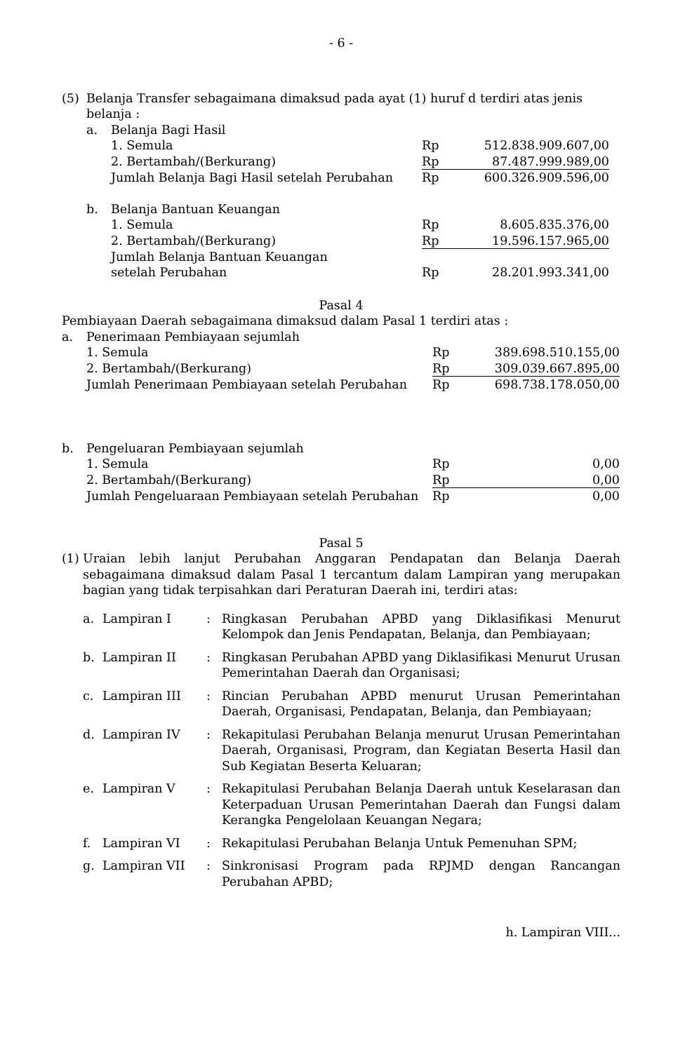- 6 -
| (5) | Belanja Transfer sebagaimana dimaksud pada ayat (1) huruf d terdiri atas jenis belanja : |
| a. | Belanja Bagi Hasil | | |
| | 1. Semula | Rp | 512.838.909.607,00 |
| | 2. Bertambah/(Berkurang) | Rp | 87.487.999.989,00 |
| | Jumlah Belanja Bagi Hasil setelah Perubahan | Rp | 600.326.909.596,00 |
| b. | Belanja Bantuan Keuangan | | |
| | 1. Semula | Rp | 8.605.835.376,00 |
| | 2. Bertambah/(Berkurang) | Rp | 19.596.157.965,00 |
| | Jumlah Belanja Bantuan Keuangan setelah Perubahan | Rp | 28.201.993.341,00 |
Pasal 4
Pembiayaan Daerah sebagaimana dimaksud dalam Pasal 1 terdiri atas :
| a. | Penerimaan Pembiayaan sejumlah | | |
| | 1. Semula | Rp | 389.698.510.155,00 |
| | 2. Bertambah/(Berkurang) | Rp | 309.039.667.895,00 |
| | Jumlah Penerimaan Pembiayaan setelah Perubahan | Rp | 698.738.178.050,00 |
| b. | Pengeluaran Pembiayaan sejumlah | | |
| | 1. Semula | Rp | 0,00 |
| | 2. Bertambah/(Berkurang) | Rp | 0,00 |
| | Jumlah Pengeluaraan Pembiayaan setelah Perubahan | Rp | 0,00 |
Pasal 5
| (1) | Uraian lebih lanjut Perubahan Anggaran Pendapatan dan Belanja Daerah sebagaimana dimaksud dalam Pasal 1 tercantum dalam Lampiran yang merupakan bagian yang tidak terpisahkan dari Peraturan Daerah ini, terdiri atas: |
| a. | Lampiran I | : | Ringkasan Perubahan APBD yang Diklasifikasi Menurut Kelompok dan Jenis Pendapatan, Belanja, dan Pembiayaan; |
| b. | Lampiran II | : | Ringkasan Perubahan APBD yang Diklasifikasi Menurut Urusan Pemerintahan Daerah dan Organisasi; |
| c. | Lampiran III | : | Rincian Perubahan APBD menurut Urusan Pemerintahan Daerah, Organisasi, Pendapatan, Belanja, dan Pembiayaan; |
| d. | Lampiran IV | : | Rekapitulasi Perubahan Belanja menurut Urusan Pemerintahan Daerah, Organisasi, Program, dan Kegiatan Beserta Hasil dan Sub Kegiatan Beserta Keluaran; |
| e. | Lampiran V | : | Rekapitulasi Perubahan Belanja Daerah untuk Keselarasan dan Keterpaduan Urusan Pemerintahan Daerah dan Fungsi dalam Kerangka Pengelolaan Keuangan Negara; |
| f. | Lampiran VI | : | Rekapitulasi Perubahan Belanja Untuk Pemenuhan SPM; |
| g. | Lampiran VII | : | Sinkronisasi Program pada RPJMD dengan Rancangan Perubahan APBD; |
h. Lampiran VIII...